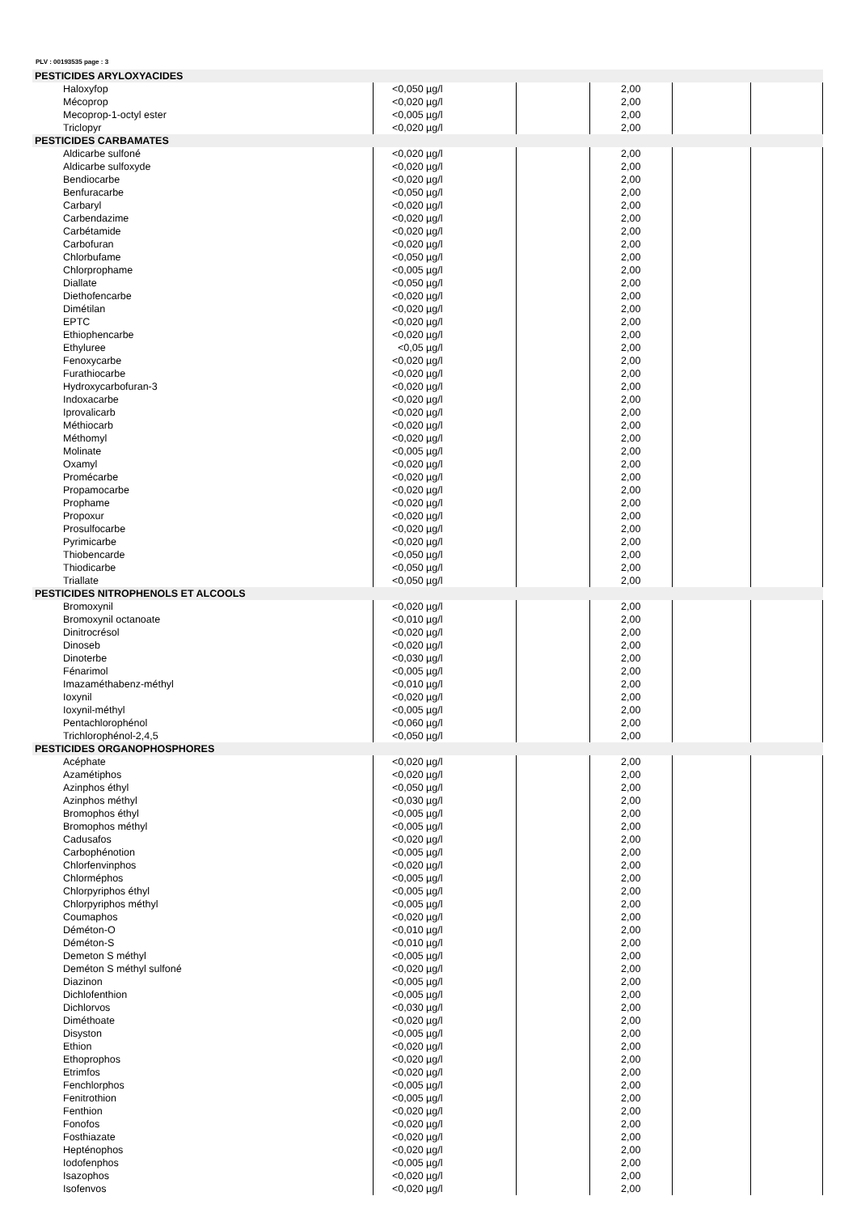PLV : 00193535 page : 3
| PESTICIDES ARYLOXYACIDES | | | | | |
| Haloxyfop | <0,050 µg/l | | 2,00 | | |
| Mécoprop | <0,020 µg/l | | 2,00 | | |
| Mecoprop-1-octyl ester | <0,005 µg/l | | 2,00 | | |
| Triclopyr | <0,020 µg/l | | 2,00 | | |
| PESTICIDES CARBAMATES | | | | | |
| Aldicarbe sulfoné | <0,020 µg/l | | 2,00 | | |
| Aldicarbe sulfoxyde | <0,020 µg/l | | 2,00 | | |
| Bendiocarbe | <0,020 µg/l | | 2,00 | | |
| Benfuracarbe | <0,050 µg/l | | 2,00 | | |
| Carbaryl | <0,020 µg/l | | 2,00 | | |
| Carbendazime | <0,020 µg/l | | 2,00 | | |
| Carbétamide | <0,020 µg/l | | 2,00 | | |
| Carbofuran | <0,020 µg/l | | 2,00 | | |
| Chlorbufame | <0,050 µg/l | | 2,00 | | |
| Chlorprophame | <0,005 µg/l | | 2,00 | | |
| Diallate | <0,050 µg/l | | 2,00 | | |
| Diethofencarbe | <0,020 µg/l | | 2,00 | | |
| Dimétilan | <0,020 µg/l | | 2,00 | | |
| EPTC | <0,020 µg/l | | 2,00 | | |
| Ethiophencarbe | <0,020 µg/l | | 2,00 | | |
| Ethyluree | <0,05 µg/l | | 2,00 | | |
| Fenoxycarbe | <0,020 µg/l | | 2,00 | | |
| Furathiocarbe | <0,020 µg/l | | 2,00 | | |
| Hydroxycarbofuran-3 | <0,020 µg/l | | 2,00 | | |
| Indoxacarbe | <0,020 µg/l | | 2,00 | | |
| Iprovalicarb | <0,020 µg/l | | 2,00 | | |
| Méthiocarb | <0,020 µg/l | | 2,00 | | |
| Méthomyl | <0,020 µg/l | | 2,00 | | |
| Molinate | <0,005 µg/l | | 2,00 | | |
| Oxamyl | <0,020 µg/l | | 2,00 | | |
| Promécarbe | <0,020 µg/l | | 2,00 | | |
| Propamocarbe | <0,020 µg/l | | 2,00 | | |
| Prophame | <0,020 µg/l | | 2,00 | | |
| Propoxur | <0,020 µg/l | | 2,00 | | |
| Prosulfocarbe | <0,020 µg/l | | 2,00 | | |
| Pyrimicarbe | <0,020 µg/l | | 2,00 | | |
| Thiobencarde | <0,050 µg/l | | 2,00 | | |
| Thiodicarbe | <0,050 µg/l | | 2,00 | | |
| Triallate | <0,050 µg/l | | 2,00 | | |
| PESTICIDES NITROPHENOLS ET ALCOOLS | | | | | |
| Bromoxynil | <0,020 µg/l | | 2,00 | | |
| Bromoxynil octanoate | <0,010 µg/l | | 2,00 | | |
| Dinitrocrésol | <0,020 µg/l | | 2,00 | | |
| Dinoseb | <0,020 µg/l | | 2,00 | | |
| Dinoterbe | <0,030 µg/l | | 2,00 | | |
| Fénarimol | <0,005 µg/l | | 2,00 | | |
| Imazaméthabenz-méthyl | <0,010 µg/l | | 2,00 | | |
| Ioxynil | <0,020 µg/l | | 2,00 | | |
| Ioxynil-méthyl | <0,005 µg/l | | 2,00 | | |
| Pentachlorophénol | <0,060 µg/l | | 2,00 | | |
| Trichlorophénol-2,4,5 | <0,050 µg/l | | 2,00 | | |
| PESTICIDES ORGANOPHOSPHORES | | | | | |
| Acéphate | <0,020 µg/l | | 2,00 | | |
| Azamétiphos | <0,020 µg/l | | 2,00 | | |
| Azinphos éthyl | <0,050 µg/l | | 2,00 | | |
| Azinphos méthyl | <0,030 µg/l | | 2,00 | | |
| Bromophos éthyl | <0,005 µg/l | | 2,00 | | |
| Bromophos méthyl | <0,005 µg/l | | 2,00 | | |
| Cadusafos | <0,020 µg/l | | 2,00 | | |
| Carbophénotion | <0,005 µg/l | | 2,00 | | |
| Chlorfenvinphos | <0,020 µg/l | | 2,00 | | |
| Chlorméphos | <0,005 µg/l | | 2,00 | | |
| Chlorpyriphos éthyl | <0,005 µg/l | | 2,00 | | |
| Chlorpyriphos méthyl | <0,005 µg/l | | 2,00 | | |
| Coumaphos | <0,020 µg/l | | 2,00 | | |
| Déméton-O | <0,010 µg/l | | 2,00 | | |
| Déméton-S | <0,010 µg/l | | 2,00 | | |
| Demeton S méthyl | <0,005 µg/l | | 2,00 | | |
| Deméton S méthyl sulfoné | <0,020 µg/l | | 2,00 | | |
| Diazinon | <0,005 µg/l | | 2,00 | | |
| Dichlofenthion | <0,005 µg/l | | 2,00 | | |
| Dichlorvos | <0,030 µg/l | | 2,00 | | |
| Diméthoate | <0,020 µg/l | | 2,00 | | |
| Disyston | <0,005 µg/l | | 2,00 | | |
| Ethion | <0,020 µg/l | | 2,00 | | |
| Ethoprophos | <0,020 µg/l | | 2,00 | | |
| Etrimfos | <0,020 µg/l | | 2,00 | | |
| Fenchlorphos | <0,005 µg/l | | 2,00 | | |
| Fenitrothion | <0,005 µg/l | | 2,00 | | |
| Fenthion | <0,020 µg/l | | 2,00 | | |
| Fonofos | <0,020 µg/l | | 2,00 | | |
| Fosthiazate | <0,020 µg/l | | 2,00 | | |
| Hepténophos | <0,020 µg/l | | 2,00 | | |
| Iodofenphos | <0,005 µg/l | | 2,00 | | |
| Isazophos | <0,020 µg/l | | 2,00 | | |
| Isofenvos | <0,020 µg/l | | 2,00 | | |